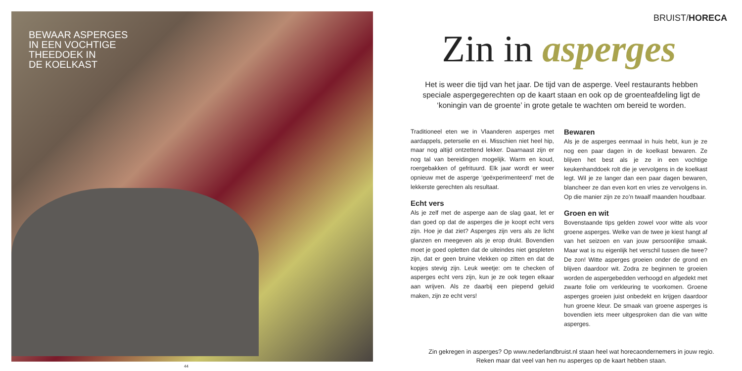BEWAAR ASPERGES
IN EEN VOCHTIGE
THEEDOEK IN
DE KOELKAST
44
BRUIST/HORECA
Zin in asperges
Het is weer die tijd van het jaar. De tijd van de asperge. Veel restaurants hebben speciale aspergegerechten op de kaart staan en ook op de groenteafdeling ligt de ‘koningin van de groente’ in grote getale te wachten om bereid te worden.
Traditioneel eten we in Vlaanderen asperges met aardappels, peterselie en ei. Misschien niet heel hip, maar nog altijd ontzettend lekker. Daarnaast zijn er nog tal van bereidingen mogelijk. Warm en koud, roergebakken of gefrituurd. Elk jaar wordt er weer opnieuw met de asperge ‘geëxperimenteerd’ met de lekkerste gerechten als resultaat.
Echt vers
Als je zelf met de asperge aan de slag gaat, let er dan goed op dat de asperges die je koopt echt vers zijn. Hoe je dat ziet? Asperges zijn vers als ze licht glanzen en meegeven als je erop drukt. Bovendien moet je goed opletten dat de uiteindes niet gespleten zijn, dat er geen bruine vlekken op zitten en dat de kopjes stevig zijn. Leuk weetje: om te checken of asperges echt vers zijn, kun je ze ook tegen elkaar aan wrijven. Als ze daarbij een piepend geluid maken, zijn ze echt vers!
Bewaren
Als je de asperges eenmaal in huis hebt, kun je ze nog een paar dagen in de koelkast bewaren. Ze blijven het best als je ze in een vochtige keukenhanddoek rolt die je vervolgens in de koelkast legt. Wil je ze langer dan een paar dagen bewaren, blancheer ze dan even kort en vries ze vervolgens in. Op die manier zijn ze zo’n twaalf maanden houdbaar.
Groen en wit
Bovenstaande tips gelden zowel voor witte als voor groene asperges. Welke van de twee je kiest hangt af van het seizoen en van jouw persoonlijke smaak. Maar wat is nu eigenlijk het verschil tussen die twee? De zon! Witte asperges groeien onder de grond en blijven daardoor wit. Zodra ze beginnen te groeien worden de aspergebedden verhoogd en afgedekt met zwarte folie om verkleuring te voorkomen. Groene asperges groeien juist onbedekt en krijgen daardoor hun groene kleur. De smaak van groene asperges is bovendien iets meer uitgesproken dan die van witte asperges.
Zin gekregen in asperges? Op www.nederlandbruist.nl staan heel wat horecaondernemers in jouw regio.
Reken maar dat veel van hen nu asperges op de kaart hebben staan.